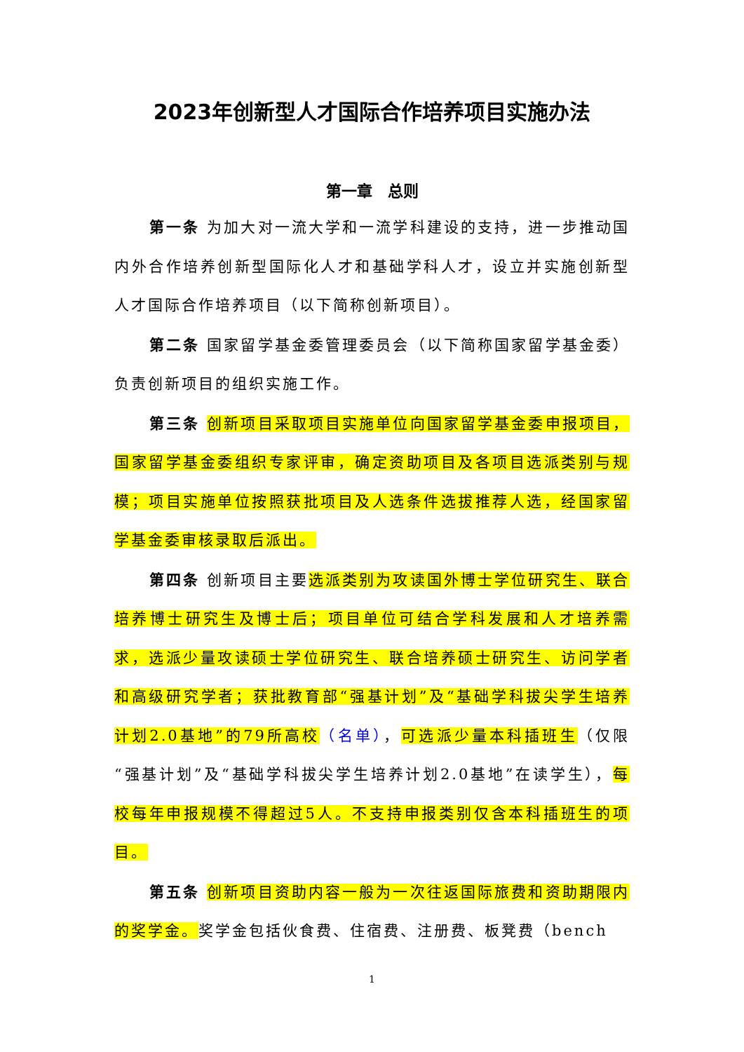2023年创新型人才国际合作培养项目实施办法
第一章　总则
第一条 为加大对一流大学和一流学科建设的支持，进一步推动国内外合作培养创新型国际化人才和基础学科人才，设立并实施创新型人才国际合作培养项目（以下简称创新项目）。
第二条 国家留学基金委管理委员会（以下简称国家留学基金委）负责创新项目的组织实施工作。
第三条 创新项目采取项目实施单位向国家留学基金委申报项目，国家留学基金委组织专家评审，确定资助项目及各项目选派类别与规模；项目实施单位按照获批项目及人选条件选拔推荐人选，经国家留学基金委审核录取后派出。
第四条 创新项目主要选派类别为攻读国外博士学位研究生、联合培养博士研究生及博士后；项目单位可结合学科发展和人才培养需求，选派少量攻读硕士学位研究生、联合培养硕士研究生、访问学者和高级研究学者；获批教育部“强基计划”及“基础学科拔尖学生培养计划2.0基地”的79所高校（名单），可选派少量本科插班生（仅限“强基计划”及“基础学科拔尖学生培养计划2.0基地”在读学生），每校每年申报规模不得超过5人。不支持申报类别仅含本科插班生的项目。
第五条 创新项目资助内容一般为一次往返国际旅费和资助期限内的奖学金。奖学金包括伙食费、住宿费、注册费、板凳费（bench
1